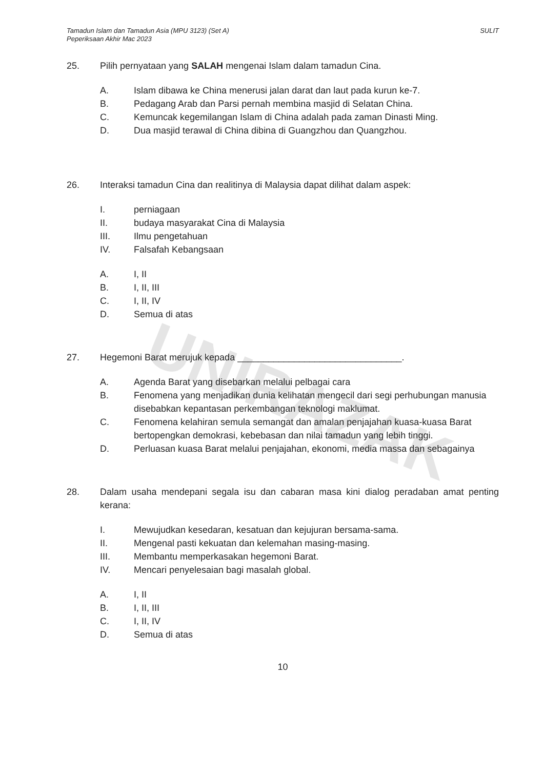UNIRAZAK
Tamadun Islam dan Tamadun Asia (MPU 3123) (Set A)
Peperiksaan Akhir Mac 2023
SULIT
25. Pilih pernyataan yang SALAH mengenai Islam dalam tamadun Cina.
A. Islam dibawa ke China menerusi jalan darat dan laut pada kurun ke-7.
B. Pedagang Arab dan Parsi pernah membina masjid di Selatan China.
C. Kemuncak kegemilangan Islam di China adalah pada zaman Dinasti Ming.
D. Dua masjid terawal di China dibina di Guangzhou dan Quangzhou.
26. Interaksi tamadun Cina dan realitinya di Malaysia dapat dilihat dalam aspek:
I. perniagaan
II. budaya masyarakat Cina di Malaysia
III. Ilmu pengetahuan
IV. Falsafah Kebangsaan
A. I, II
B. I, II, III
C. I, II, IV
D. Semua di atas
27. Hegemoni Barat merujuk kepada ________________________________.
A. Agenda Barat yang disebarkan melalui pelbagai cara
B. Fenomena yang menjadikan dunia kelihatan mengecil dari segi perhubungan manusia disebabkan kepantasan perkembangan teknologi maklumat.
C. Fenomena kelahiran semula semangat dan amalan penjajahan kuasa-kuasa Barat bertopengkan demokrasi, kebebasan dan nilai tamadun yang lebih tinggi.
D. Perluasan kuasa Barat melalui penjajahan, ekonomi, media massa dan sebagainya
28. Dalam usaha mendepani segala isu dan cabaran masa kini dialog peradaban amat penting kerana:
I. Mewujudkan kesedaran, kesatuan dan kejujuran bersama-sama.
II. Mengenal pasti kekuatan dan kelemahan masing-masing.
III. Membantu memperkasakan hegemoni Barat.
IV. Mencari penyelesaian bagi masalah global.
A. I, II
B. I, II, III
C. I, II, IV
D. Semua di atas
10